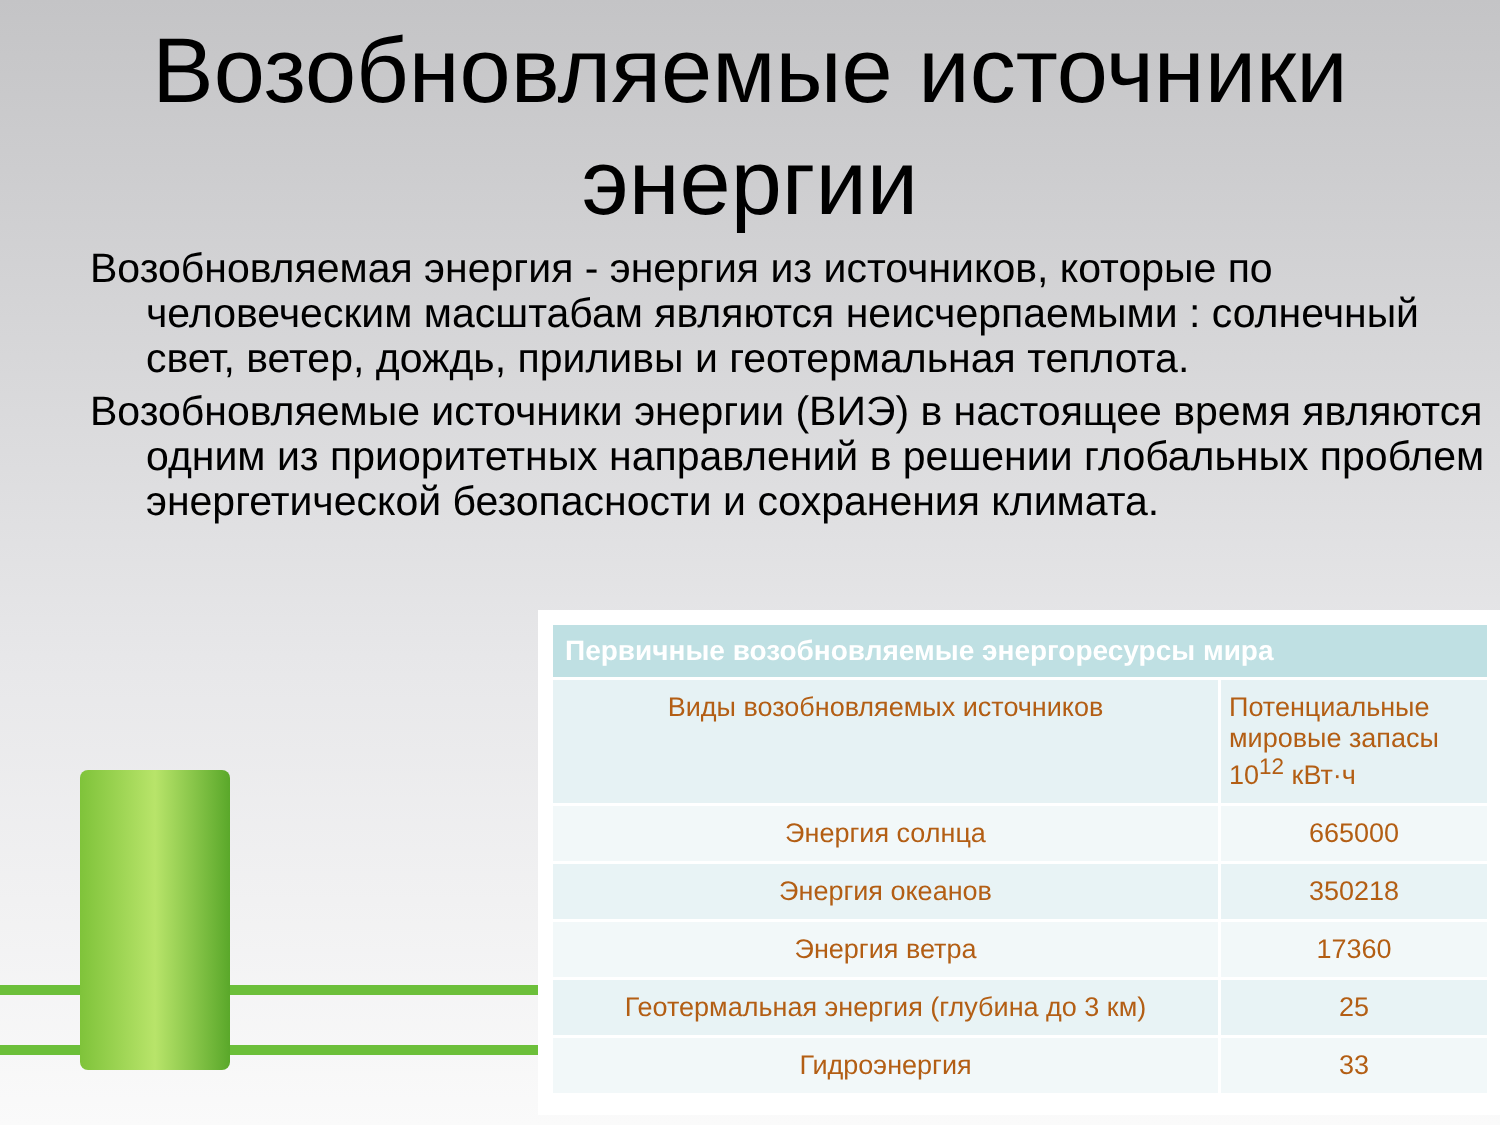Возобновляемые источники энергии
Возобновляемая энергия - энергия из источников, которые по человеческим масштабам являются неисчерпаемыми : солнечный свет, ветер, дождь, приливы и геотермальная теплота.
Возобновляемые источники энергии (ВИЭ) в настоящее время являются одним из приоритетных направлений в решении глобальных проблем энергетической безопасности и сохранения климата.
| Первичные возобновляемые энергоресурсы мира | |
| --- | --- |
| Виды возобновляемых источников | Потенциальные мировые запасы 10<sup>12</sup> кВт·ч |
| Энергия солнца | 665000 |
| Энергия океанов | 350218 |
| Энергия ветра | 17360 |
| Геотермальная энергия (глубина до 3 км) | 25 |
| Гидроэнергия | 33 |